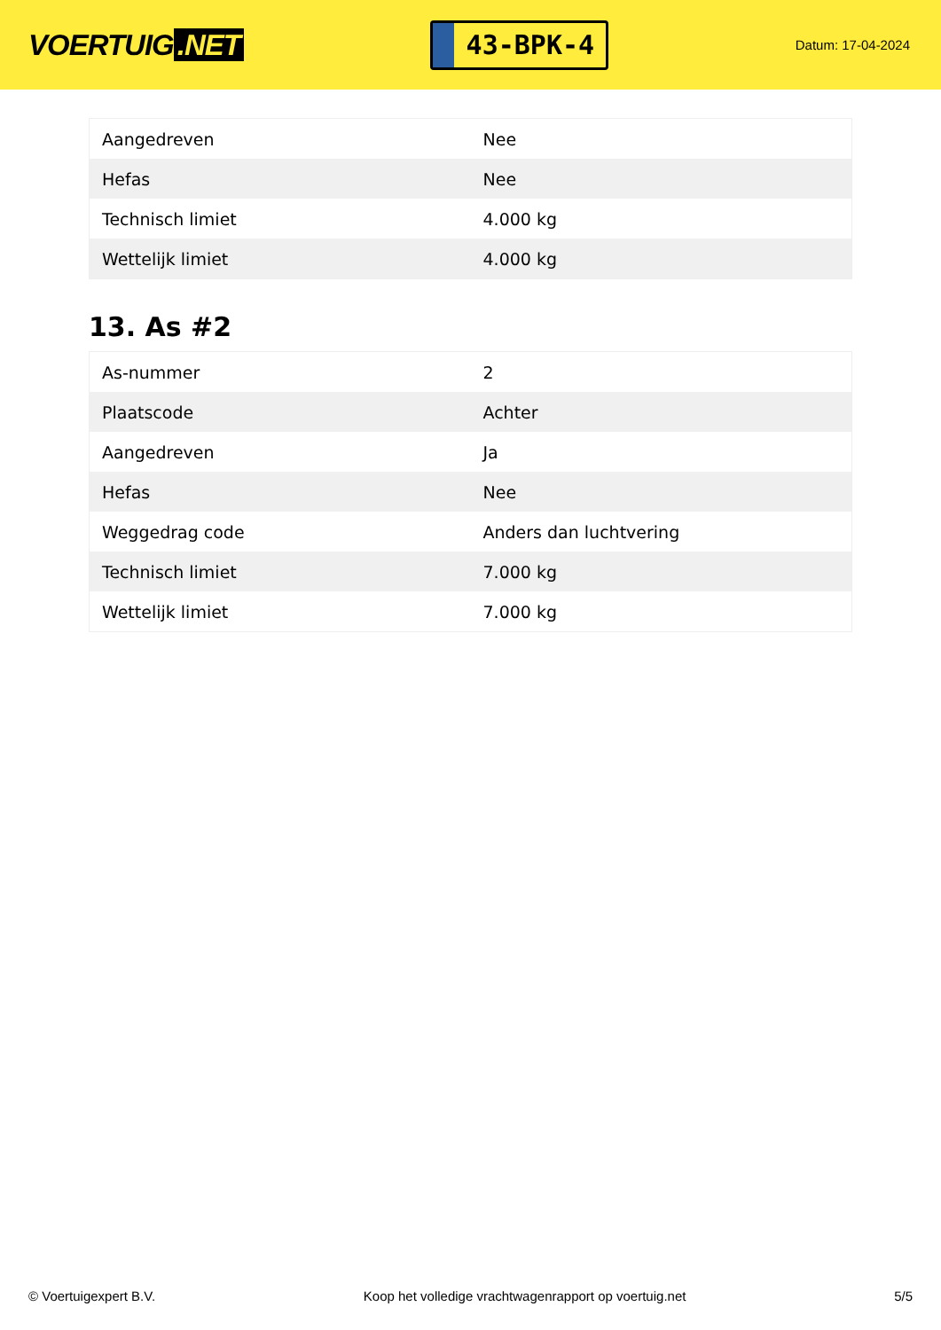VOERTUIG.NET
43-BPK-4
Datum: 17-04-2024
| Aangedreven | Nee |
| Hefas | Nee |
| Technisch limiet | 4.000 kg |
| Wettelijk limiet | 4.000 kg |
13. As #2
| As-nummer | 2 |
| Plaatscode | Achter |
| Aangedreven | Ja |
| Hefas | Nee |
| Weggedrag code | Anders dan luchtvering |
| Technisch limiet | 7.000 kg |
| Wettelijk limiet | 7.000 kg |
© Voertuigexpert B.V. Koop het volledige vrachtwagenrapport op voertuig.net 5/5